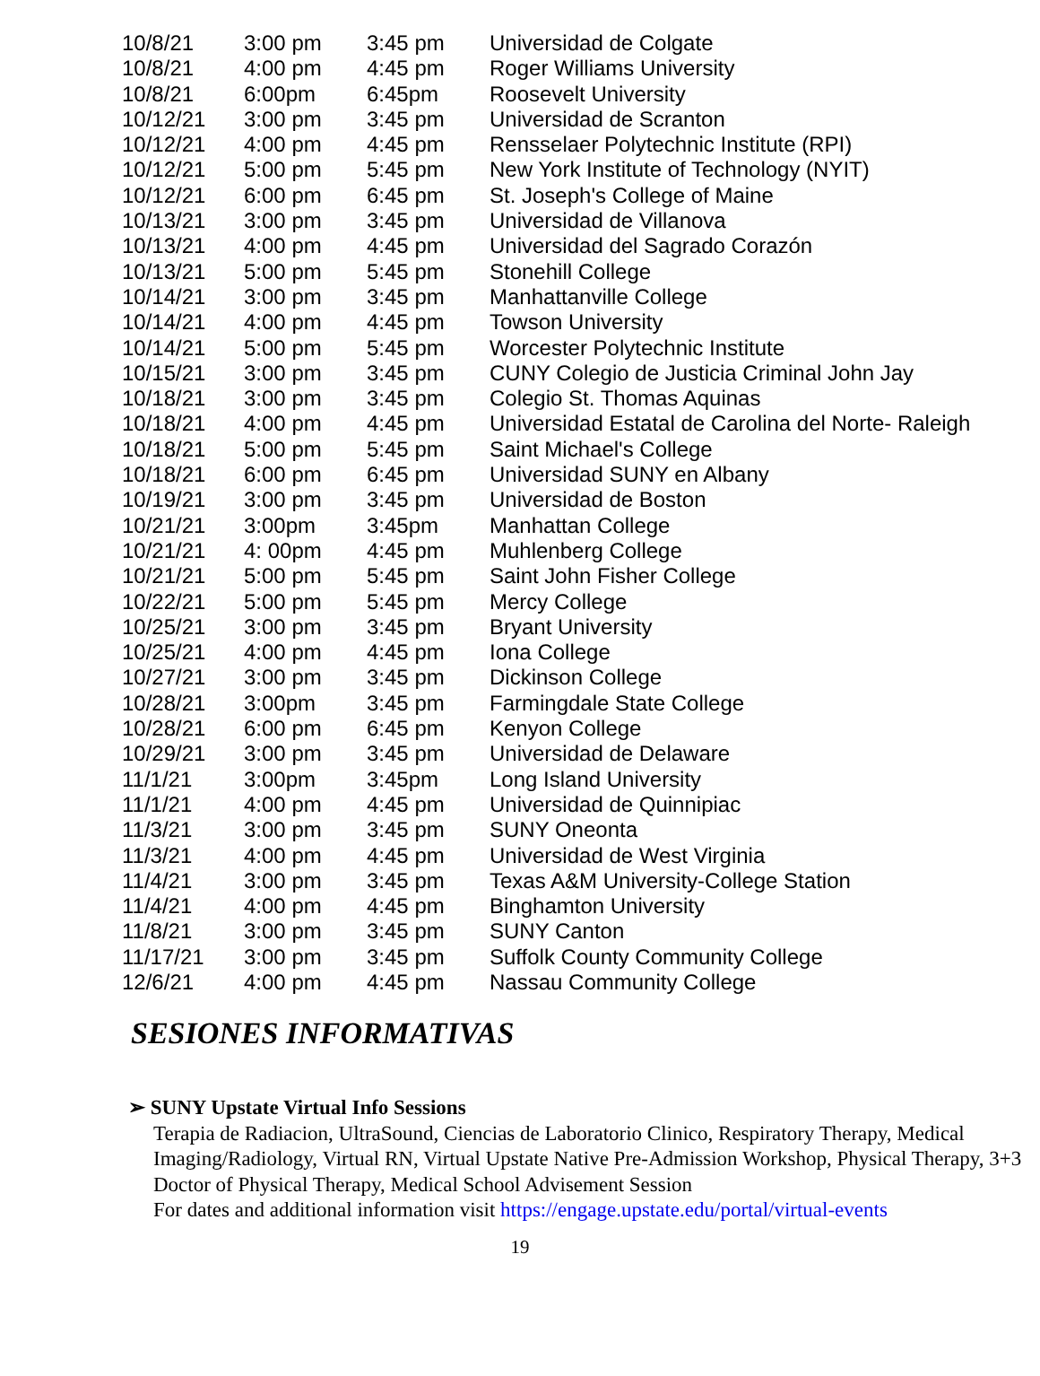| 10/8/21 | 3:00 pm | 3:45 pm | Universidad de Colgate |
| 10/8/21 | 4:00 pm | 4:45 pm | Roger Williams University |
| 10/8/21 | 6:00pm | 6:45pm | Roosevelt University |
| 10/12/21 | 3:00 pm | 3:45 pm | Universidad de Scranton |
| 10/12/21 | 4:00 pm | 4:45 pm | Rensselaer Polytechnic Institute (RPI) |
| 10/12/21 | 5:00 pm | 5:45 pm | New York Institute of Technology (NYIT) |
| 10/12/21 | 6:00 pm | 6:45 pm | St. Joseph's College of Maine |
| 10/13/21 | 3:00 pm | 3:45 pm | Universidad de Villanova |
| 10/13/21 | 4:00 pm | 4:45 pm | Universidad del Sagrado Corazón |
| 10/13/21 | 5:00 pm | 5:45 pm | Stonehill College |
| 10/14/21 | 3:00 pm | 3:45 pm | Manhattanville College |
| 10/14/21 | 4:00 pm | 4:45 pm | Towson University |
| 10/14/21 | 5:00 pm | 5:45 pm | Worcester Polytechnic Institute |
| 10/15/21 | 3:00 pm | 3:45 pm | CUNY Colegio de Justicia Criminal John Jay |
| 10/18/21 | 3:00 pm | 3:45 pm | Colegio St. Thomas Aquinas |
| 10/18/21 | 4:00 pm | 4:45 pm | Universidad Estatal de Carolina del Norte- Raleigh |
| 10/18/21 | 5:00 pm | 5:45 pm | Saint Michael's College |
| 10/18/21 | 6:00 pm | 6:45 pm | Universidad SUNY en Albany |
| 10/19/21 | 3:00 pm | 3:45 pm | Universidad de Boston |
| 10/21/21 | 3:00pm | 3:45pm | Manhattan College |
| 10/21/21 | 4: 00pm | 4:45 pm | Muhlenberg College |
| 10/21/21 | 5:00 pm | 5:45 pm | Saint John Fisher College |
| 10/22/21 | 5:00 pm | 5:45 pm | Mercy College |
| 10/25/21 | 3:00 pm | 3:45 pm | Bryant University |
| 10/25/21 | 4:00 pm | 4:45 pm | Iona College |
| 10/27/21 | 3:00 pm | 3:45 pm | Dickinson College |
| 10/28/21 | 3:00pm | 3:45 pm | Farmingdale State College |
| 10/28/21 | 6:00 pm | 6:45 pm | Kenyon College |
| 10/29/21 | 3:00 pm | 3:45 pm | Universidad de Delaware |
| 11/1/21 | 3:00pm | 3:45pm | Long Island University |
| 11/1/21 | 4:00 pm | 4:45 pm | Universidad de Quinnipiac |
| 11/3/21 | 3:00 pm | 3:45 pm | SUNY Oneonta |
| 11/3/21 | 4:00 pm | 4:45 pm | Universidad de West Virginia |
| 11/4/21 | 3:00 pm | 3:45 pm | Texas A&M University-College Station |
| 11/4/21 | 4:00 pm | 4:45 pm | Binghamton University |
| 11/8/21 | 3:00 pm | 3:45 pm | SUNY Canton |
| 11/17/21 | 3:00 pm | 3:45 pm | Suffolk County Community College |
| 12/6/21 | 4:00 pm | 4:45 pm | Nassau Community College |
SESIONES INFORMATIVAS
➢ SUNY Upstate Virtual Info Sessions
Terapia de Radiacion, UltraSound, Ciencias de Laboratorio Clinico, Respiratory Therapy, Medical Imaging/Radiology, Virtual RN, Virtual Upstate Native Pre-Admission Workshop, Physical Therapy, 3+3 Doctor of Physical Therapy, Medical School Advisement Session
For dates and additional information visit https://engage.upstate.edu/portal/virtual-events
19